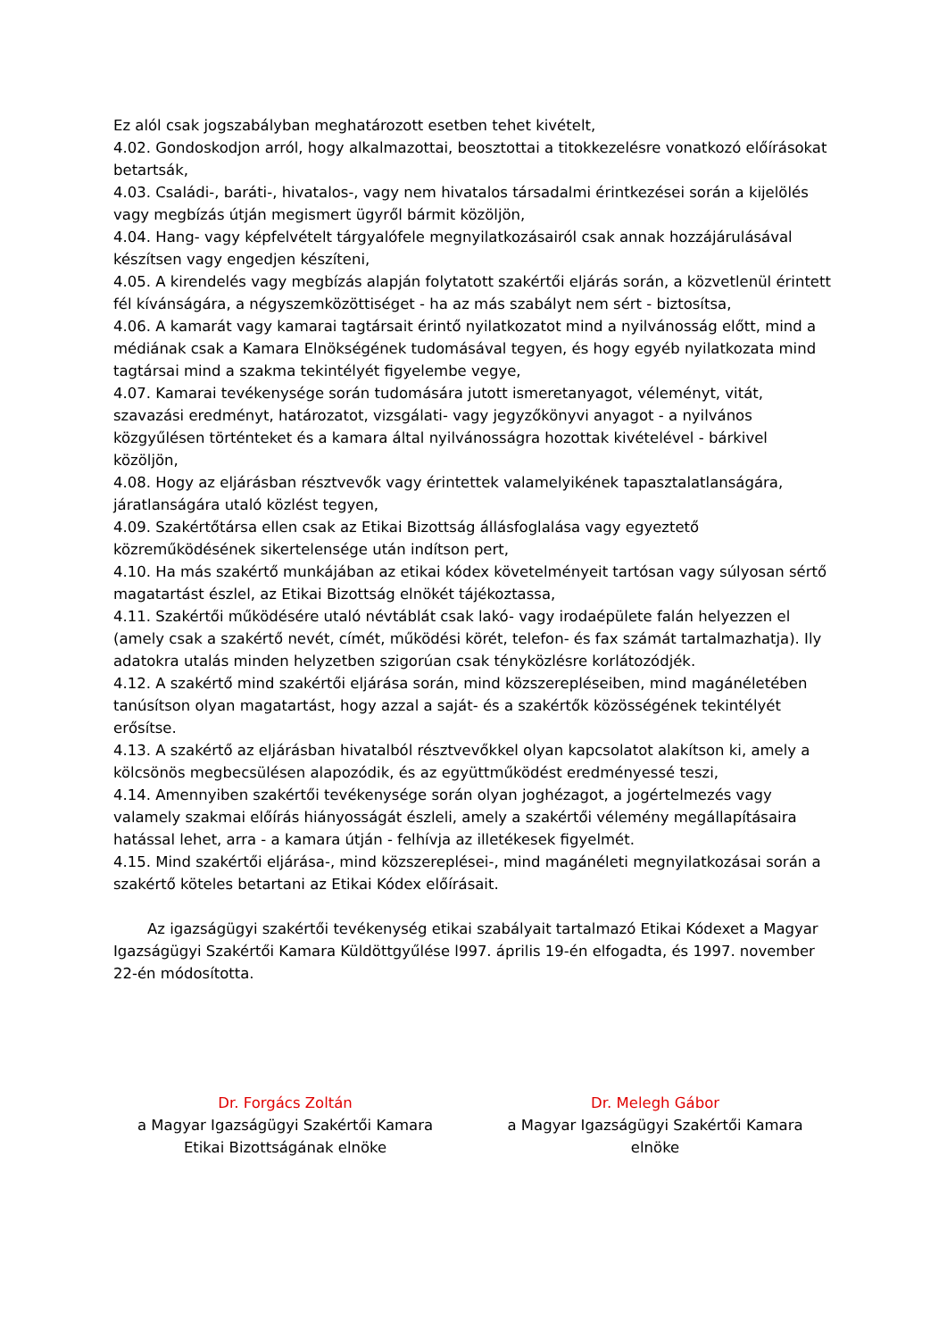Ez alól csak jogszabályban meghatározott esetben tehet kivételt,
4.02. Gondoskodjon arról, hogy alkalmazottai, beosztottai a titokkezelésre vonatkozó előírásokat betartsák,
4.03. Családi-, baráti-, hivatalos-, vagy nem hivatalos társadalmi érintkezései során a kijelölés vagy megbízás útján megismert ügyről bármit közöljön,
4.04. Hang- vagy képfelvételt tárgyalófele megnyilatkozásairól csak annak hozzájárulásával készítsen vagy engedjen készíteni,
4.05. A kirendelés vagy megbízás alapján folytatott szakértői eljárás során, a közvetlenül érintett fél kívánságára, a négyszemközöttiséget - ha az más szabályt nem sért - biztosítsa,
4.06. A kamarát vagy kamarai tagtársait érintő nyilatkozatot mind a nyilvánosság előtt, mind a médiának csak a Kamara Elnökségének tudomásával tegyen, és hogy egyéb nyilatkozata mind tagtársai mind a szakma tekintélyét figyelembe vegye,
4.07. Kamarai tevékenysége során tudomására jutott ismeretanyagot, véleményt, vitát, szavazási eredményt, határozatot, vizsgálati- vagy jegyzőkönyvi anyagot - a nyilvános közgyűlésen történteket és a kamara által nyilvánosságra hozottak kivételével - bárkivel közöljön,
4.08. Hogy az eljárásban résztvevők vagy érintettek valamelyikének tapasztalatlanságára, járatlanságára utaló közlést tegyen,
4.09. Szakértőtársa ellen csak az Etikai Bizottság állásfoglalása vagy egyeztető közreműködésének sikertelensége után indítson pert,
4.10. Ha más szakértő munkájában az etikai kódex követelményeit tartósan vagy súlyosan sértő magatartást észlel, az Etikai Bizottság elnökét tájékoztassa,
4.11. Szakértői működésére utaló névtáblát csak lakó- vagy irodaépülete falán helyezzen el (amely csak a szakértő nevét, címét, működési körét, telefon- és fax számát tartalmazhatja). Ily adatokra utalás minden helyzetben szigorúan csak tényközlésre korlátozódjék.
4.12. A szakértő mind szakértői eljárása során, mind közszerepléseiben, mind magánéletében tanúsítson olyan magatartást, hogy azzal a saját- és a szakértők közösségének tekintélyét erősítse.
4.13. A szakértő az eljárásban hivatalból résztvevőkkel olyan kapcsolatot alakítson ki, amely a kölcsönös megbecsülésen alapozódik, és az együttműködést eredményessé teszi,
4.14. Amennyiben szakértői tevékenysége során olyan joghézagot, a jogértelmezés vagy valamely szakmai előírás hiányosságát észleli, amely a szakértői vélemény megállapításaira hatással lehet, arra - a kamara útján - felhívja az illetékesek figyelmét.
4.15. Mind szakértői eljárása-, mind közszereplései-, mind magánéleti megnyilatkozásai során a szakértő köteles betartani az Etikai Kódex előírásait.
Az igazságügyi szakértői tevékenység etikai szabályait tartalmazó Etikai Kódexet a Magyar Igazságügyi Szakértői Kamara Küldöttgyűlése l997. április 19-én elfogadta, és 1997. november 22-én módosította.
Dr. Forgács Zoltán
a Magyar Igazságügyi Szakértői Kamara
Etikai Bizottságának elnöke
Dr. Melegh Gábor
a Magyar Igazságügyi Szakértői Kamara
elnöke